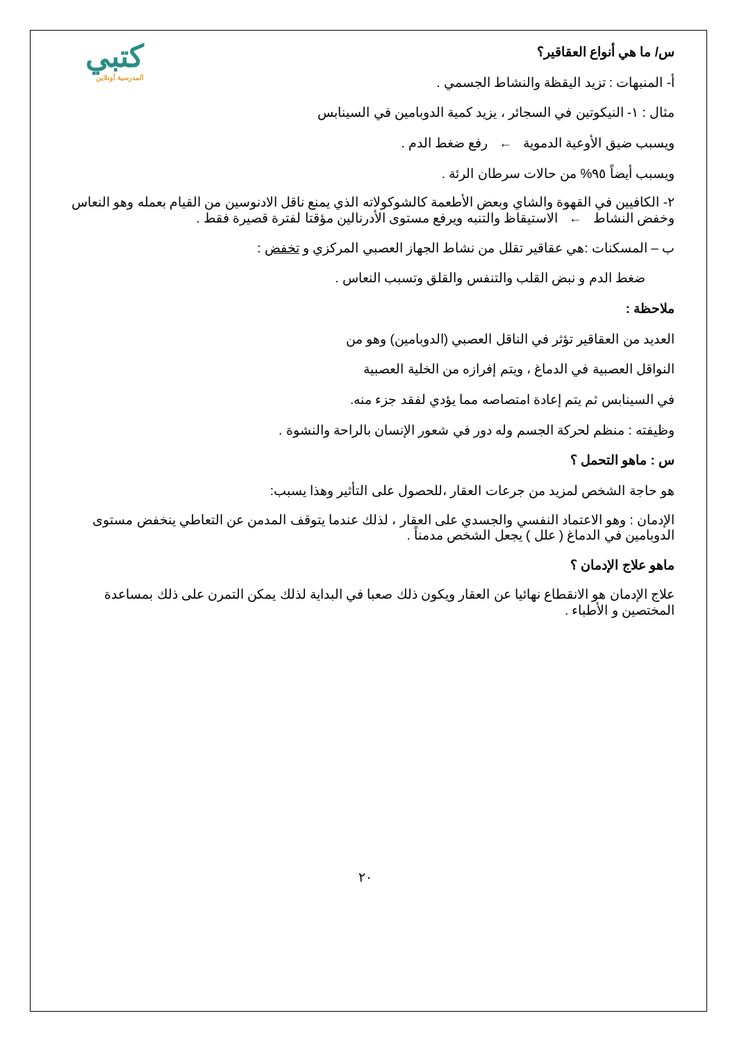كتبي
المدرسية أونلاين
س/ ما هي أنواع العقاقير؟
أ- المنبهات : تزيد اليقظة والنشاط الجسمي .
مثال : ١- النيكوتين في السجائر ، يزيد كمية الدوبامين في السينابس
ويسبب ضيق الأوعية الدموية ← رفع ضغط الدم .
ويسبب أيضاً ٩٥% من حالات سرطان الرئة .
٢- الكافيين في القهوة والشاي وبعض الأطعمة كالشوكولاته الذي يمنع ناقل الادنوسين من القيام بعمله وهو النعاس وخفض النشاط ← الاستيقاظ والتنبه ويرفع مستوى الأدرنالين مؤقتا لفترة قصيرة فقط .
ب – المسكنات :هي عقاقير تقلل من نشاط الجهاز العصبي المركزي و تخفض :
ضغط الدم و نبض القلب والتنفس والقلق وتسبب النعاس .
ملاحظة :
العديد من العقاقير تؤثر في الناقل العصبي (الدوبامين) وهو من
النواقل العصبية في الدماغ ، ويتم إفرازه من الخلية العصبية
في السينابس ثم يتم إعادة امتصاصه مما يؤدي لفقد جزء منه.
وظيفته : منظم لحركة الجسم وله دور في شعور الإنسان بالراحة والنشوة .
س : ماهو التحمل ؟
هو حاجة الشخص لمزيد من جرعات العقار ،للحصول على التأثير وهذا يسبب:
الإدمان : وهو الاعتماد النفسي والجسدي على العقار ، لذلك عندما يتوقف المدمن عن التعاطي ينخفض مستوى الدوبامين في الدماغ ( علل ) يجعل الشخص مدمناً .
ماهو علاج الإدمان ؟
علاج الإدمان هو الانقطاع نهائيا عن العقار ويكون ذلك صعبا في البداية لذلك يمكن التمرن على ذلك بمساعدة المختصين و الأطباء .
٢٠